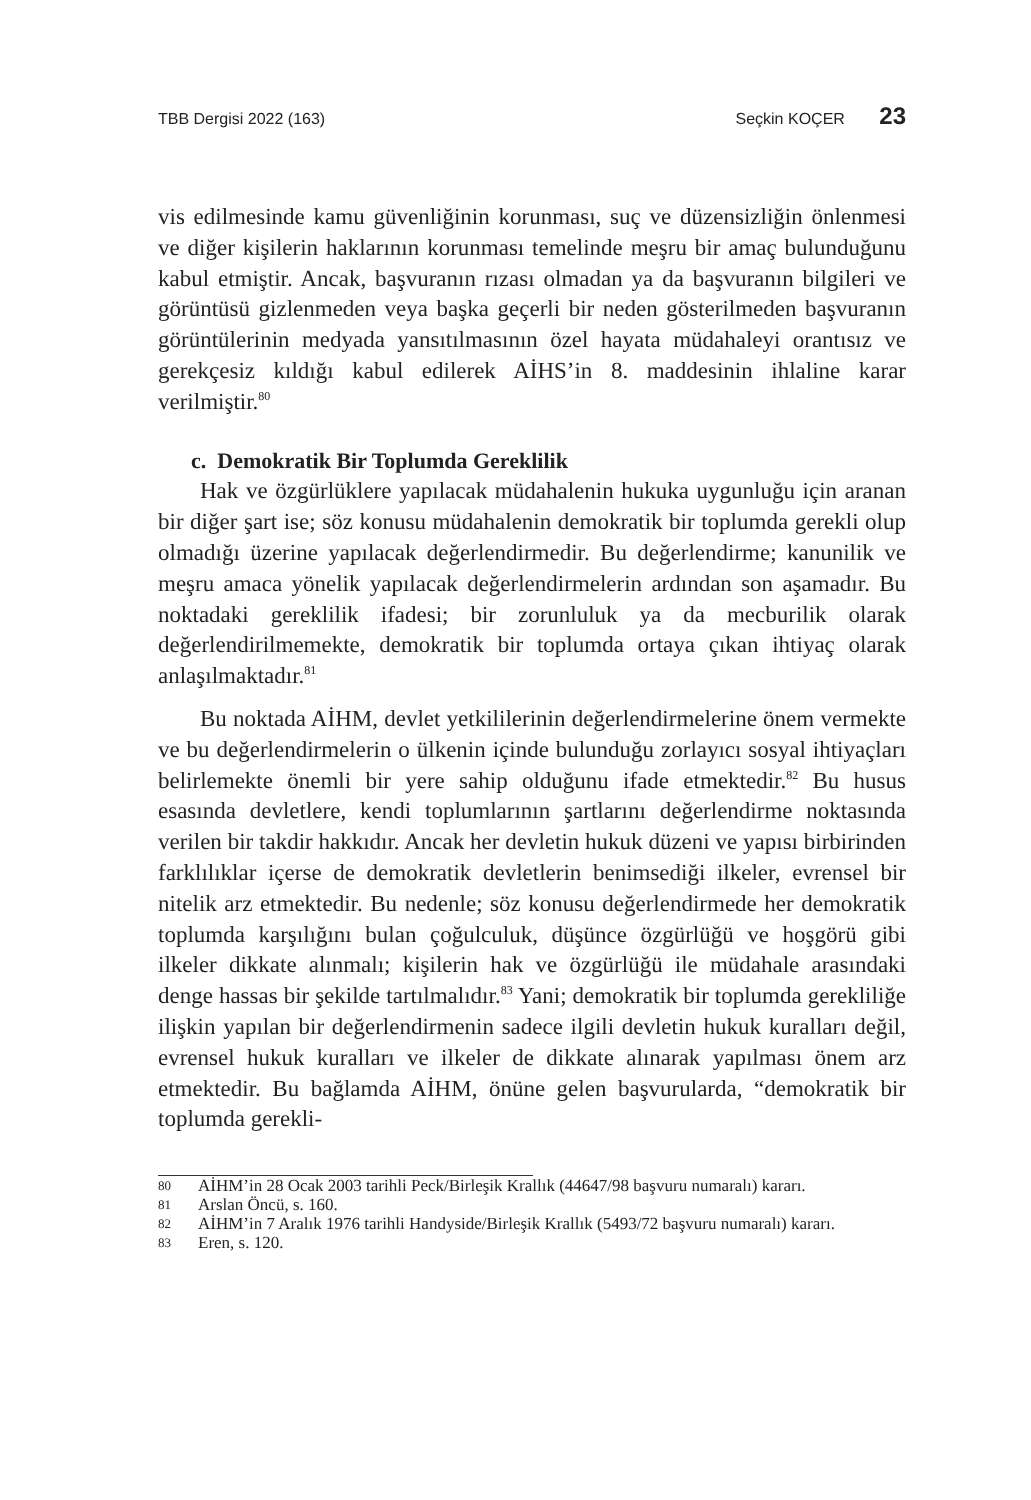TBB Dergisi 2022 (163) Seçkin KOÇER 23
vis edilmesinde kamu güvenliğinin korunması, suç ve düzensizliğin önlenmesi ve diğer kişilerin haklarının korunması temelinde meşru bir amaç bulunduğunu kabul etmiştir. Ancak, başvuranın rızası olmadan ya da başvuranın bilgileri ve görüntüsü gizlenmeden veya başka geçerli bir neden gösterilmeden başvuranın görüntülerinin medyada yansıtılmasının özel hayata müdahaleyi orantısız ve gerekçesiz kıldığı kabul edilerek AİHS’in 8. maddesinin ihlaline karar verilmiştir.<sup>80</sup>
c. Demokratik Bir Toplumda Gereklilik
Hak ve özgürlüklere yapılacak müdahalenin hukuka uygunluğu için aranan bir diğer şart ise; söz konusu müdahalenin demokratik bir toplumda gerekli olup olmadığı üzerine yapılacak değerlendirmedir. Bu değerlendirme; kanunilik ve meşru amaca yönelik yapılacak değerlendirmelerin ardından son aşamadır. Bu noktadaki gereklilik ifadesi; bir zorunluluk ya da mecburilik olarak değerlendirilmemekte, demokratik bir toplumda ortaya çıkan ihtiyaç olarak anlaşılmaktadır.<sup>81</sup>
Bu noktada AİHM, devlet yetkililerinin değerlendirmelerine önem vermekte ve bu değerlendirmelerin o ülkenin içinde bulunduğu zorlayıcı sosyal ihtiyaçları belirlemekte önemli bir yere sahip olduğunu ifade etmektedir.<sup>82</sup> Bu husus esasında devletlere, kendi toplumlarının şartlarını değerlendirme noktasında verilen bir takdir hakkıdır. Ancak her devletin hukuk düzeni ve yapısı birbirinden farklılıklar içerse de demokratik devletlerin benimsediği ilkeler, evrensel bir nitelik arz etmektedir. Bu nedenle; söz konusu değerlendirmede her demokratik toplumda karşılığını bulan çoğulculuk, düşünce özgürlüğü ve hoşgörü gibi ilkeler dikkate alınmalı; kişilerin hak ve özgürlüğü ile müdahale arasındaki denge hassas bir şekilde tartılmalıdır.<sup>83</sup> Yani; demokratik bir toplumda gerekliliğe ilişkin yapılan bir değerlendirmenin sadece ilgili devletin hukuk kuralları değil, evrensel hukuk kuralları ve ilkeler de dikkate alınarak yapılması önem arz etmektedir. Bu bağlamda AİHM, önüne gelen başvurularda, “demokratik bir toplumda gerekli-
80
AİHM’in 28 Ocak 2003 tarihli Peck/Birleşik Krallık (44647/98 başvuru numaralı) kararı.
81
Arslan Öncü, s. 160.
82
AİHM’in 7 Aralık 1976 tarihli Handyside/Birleşik Krallık (5493/72 başvuru numaralı) kararı.
83
Eren, s. 120.